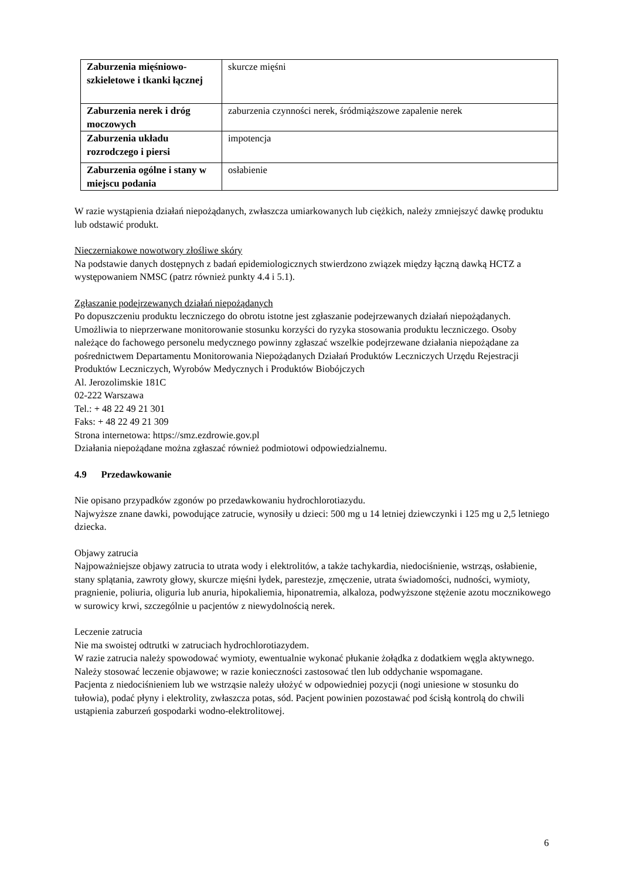| Zaburzenia mięśniowo-szkieletowe i tkanki łącznej | skurcze mięśni |
| Zaburzenia nerek i dróg moczowych | zaburzenia czynności nerek, śródmiąższowe zapalenie nerek |
| Zaburzenia układu rozrodczego i piersi | impotencja |
| Zaburzenia ogólne i stany w miejscu podania | osłabienie |
W razie wystąpienia działań niepożądanych, zwłaszcza umiarkowanych lub ciężkich, należy zmniejszyć dawkę produktu lub odstawić produkt.
Nieczerniakowe nowotwory złośliwe skóry
Na podstawie danych dostępnych z badań epidemiologicznych stwierdzono związek między łączną dawką HCTZ a występowaniem NMSC (patrz również punkty 4.4 i 5.1).
Zgłaszanie podejrzewanych działań niepożądanych
Po dopuszczeniu produktu leczniczego do obrotu istotne jest zgłaszanie podejrzewanych działań niepożądanych. Umożliwia to nieprzerwane monitorowanie stosunku korzyści do ryzyka stosowania produktu leczniczego. Osoby należące do fachowego personelu medycznego powinny zgłaszać wszelkie podejrzewane działania niepożądane za pośrednictwem Departamentu Monitorowania Niepożądanych Działań Produktów Leczniczych Urzędu Rejestracji Produktów Leczniczych, Wyrobów Medycznych i Produktów Biobójczych
Al. Jerozolimskie 181C
02-222 Warszawa
Tel.: + 48 22 49 21 301
Faks: + 48 22 49 21 309
Strona internetowa: https://smz.ezdrowie.gov.pl
Działania niepożądane można zgłaszać również podmiotowi odpowiedzialnemu.
4.9 Przedawkowanie
Nie opisano przypadków zgonów po przedawkowaniu hydrochlorotiazydu.
Najwyższe znane dawki, powodujące zatrucie, wynosiły u dzieci: 500 mg u 14 letniej dziewczynki i 125 mg u 2,5 letniego dziecka.
Objawy zatrucia
Najpoważniejsze objawy zatrucia to utrata wody i elektrolitów, a także tachykardia, niedociśnienie, wstrząs, osłabienie, stany splątania, zawroty głowy, skurcze mięśni łydek, parestezje, zmęczenie, utrata świadomości, nudności, wymioty, pragnienie, poliuria, oliguria lub anuria, hipokaliemia, hiponatremia, alkaloza, podwyższone stężenie azotu mocznikowego w surowicy krwi, szczególnie u pacjentów z niewydolnością nerek.
Leczenie zatrucia
Nie ma swoistej odtrutki w zatruciach hydrochlorotiazydem.
W razie zatrucia należy spowodować wymioty, ewentualnie wykonać płukanie żołądka z dodatkiem węgla aktywnego. Należy stosować leczenie objawowe; w razie konieczności zastosować tlen lub oddychanie wspomagane.
Pacjenta z niedociśnieniem lub we wstrząsie należy ułożyć w odpowiedniej pozycji (nogi uniesione w stosunku do tułowia), podać płyny i elektrolity, zwłaszcza potas, sód. Pacjent powinien pozostawać pod ścisłą kontrolą do chwili ustąpienia zaburzeń gospodarki wodno-elektrolitowej.
6